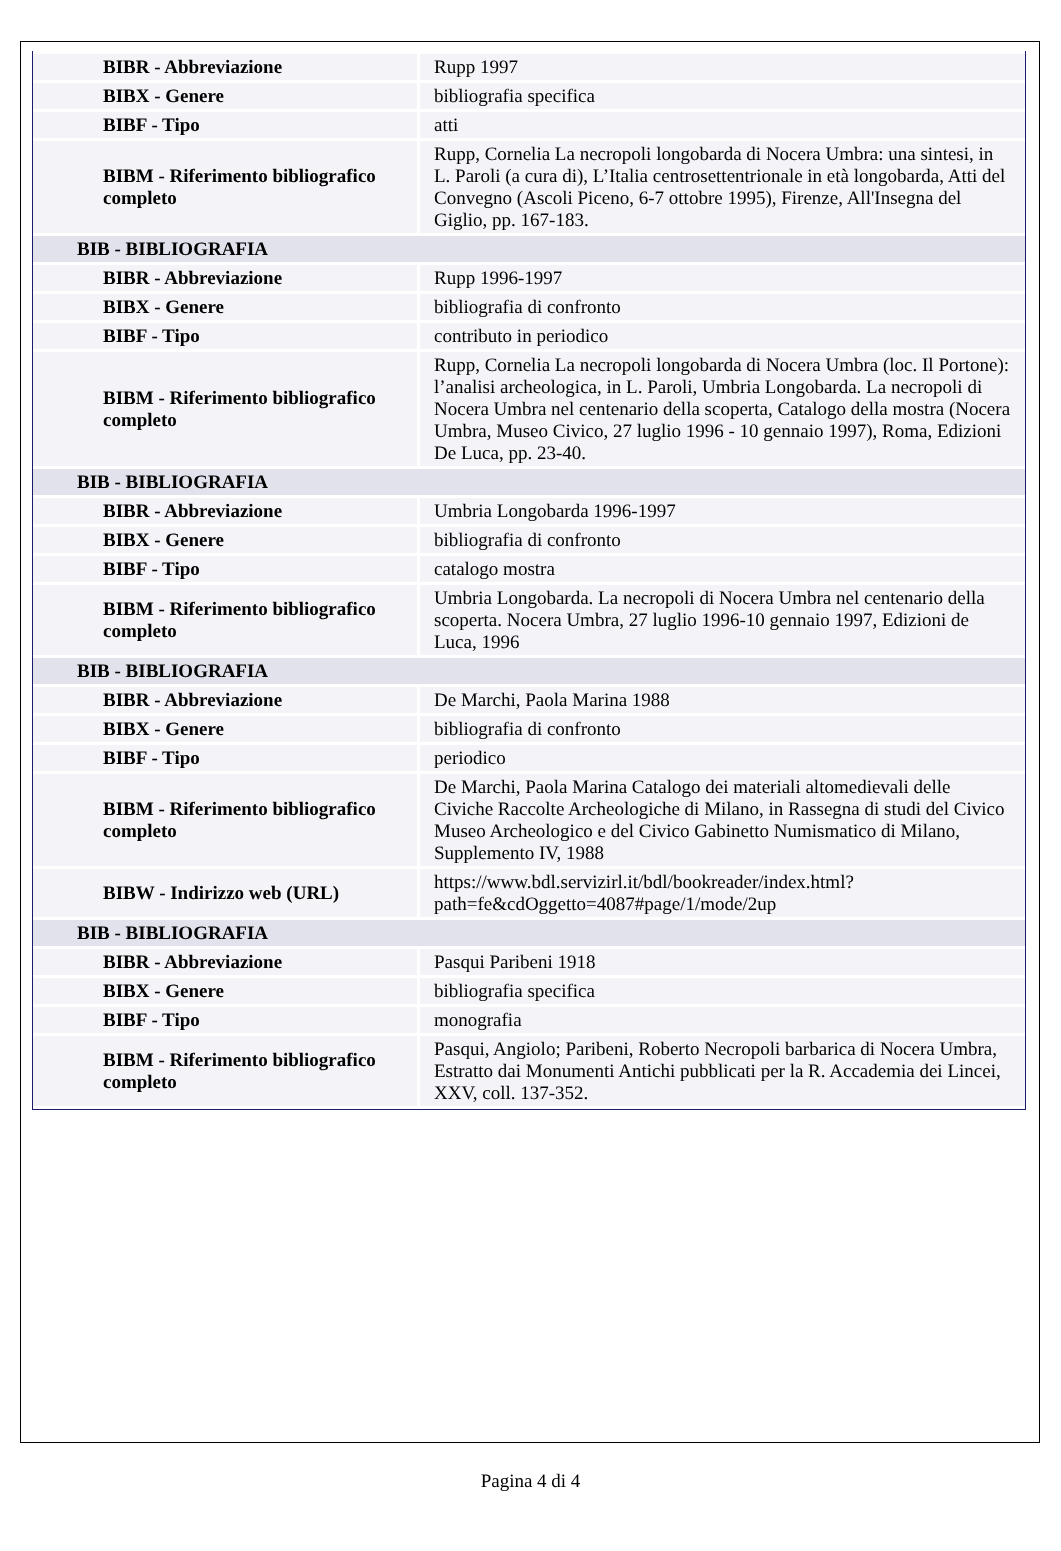| BIBR - Abbreviazione | Rupp 1997 |
| BIBX - Genere | bibliografia specifica |
| BIBF - Tipo | atti |
| BIBM - Riferimento bibliografico completo | Rupp, Cornelia La necropoli longobarda di Nocera Umbra: una sintesi, in L. Paroli (a cura di), L’Italia centrosettentrionale in età longobarda, Atti del Convegno (Ascoli Piceno, 6-7 ottobre 1995), Firenze, All'Insegna del Giglio, pp. 167-183. |
| BIB - BIBLIOGRAFIA | |
| BIBR - Abbreviazione | Rupp 1996-1997 |
| BIBX - Genere | bibliografia di confronto |
| BIBF - Tipo | contributo in periodico |
| BIBM - Riferimento bibliografico completo | Rupp, Cornelia La necropoli longobarda di Nocera Umbra (loc. Il Portone): l’analisi archeologica, in L. Paroli, Umbria Longobarda. La necropoli di Nocera Umbra nel centenario della scoperta, Catalogo della mostra (Nocera Umbra, Museo Civico, 27 luglio 1996 - 10 gennaio 1997), Roma, Edizioni De Luca, pp. 23-40. |
| BIB - BIBLIOGRAFIA | |
| BIBR - Abbreviazione | Umbria Longobarda 1996-1997 |
| BIBX - Genere | bibliografia di confronto |
| BIBF - Tipo | catalogo mostra |
| BIBM - Riferimento bibliografico completo | Umbria Longobarda. La necropoli di Nocera Umbra nel centenario della scoperta. Nocera Umbra, 27 luglio 1996-10 gennaio 1997, Edizioni de Luca, 1996 |
| BIB - BIBLIOGRAFIA | |
| BIBR - Abbreviazione | De Marchi, Paola Marina 1988 |
| BIBX - Genere | bibliografia di confronto |
| BIBF - Tipo | periodico |
| BIBM - Riferimento bibliografico completo | De Marchi, Paola Marina Catalogo dei materiali altomedievali delle Civiche Raccolte Archeologiche di Milano, in Rassegna di studi del Civico Museo Archeologico e del Civico Gabinetto Numismatico di Milano, Supplemento IV, 1988 |
| BIBW - Indirizzo web (URL) | https://www.bdl.servizirl.it/bdl/bookreader/index.html? path=fe&cdOggetto=4087#page/1/mode/2up |
| BIB - BIBLIOGRAFIA | |
| BIBR - Abbreviazione | Pasqui Paribeni 1918 |
| BIBX - Genere | bibliografia specifica |
| BIBF - Tipo | monografia |
| BIBM - Riferimento bibliografico completo | Pasqui, Angiolo; Paribeni, Roberto Necropoli barbarica di Nocera Umbra, Estratto dai Monumenti Antichi pubblicati per la R. Accademia dei Lincei, XXV, coll. 137-352. |
Pagina 4 di 4